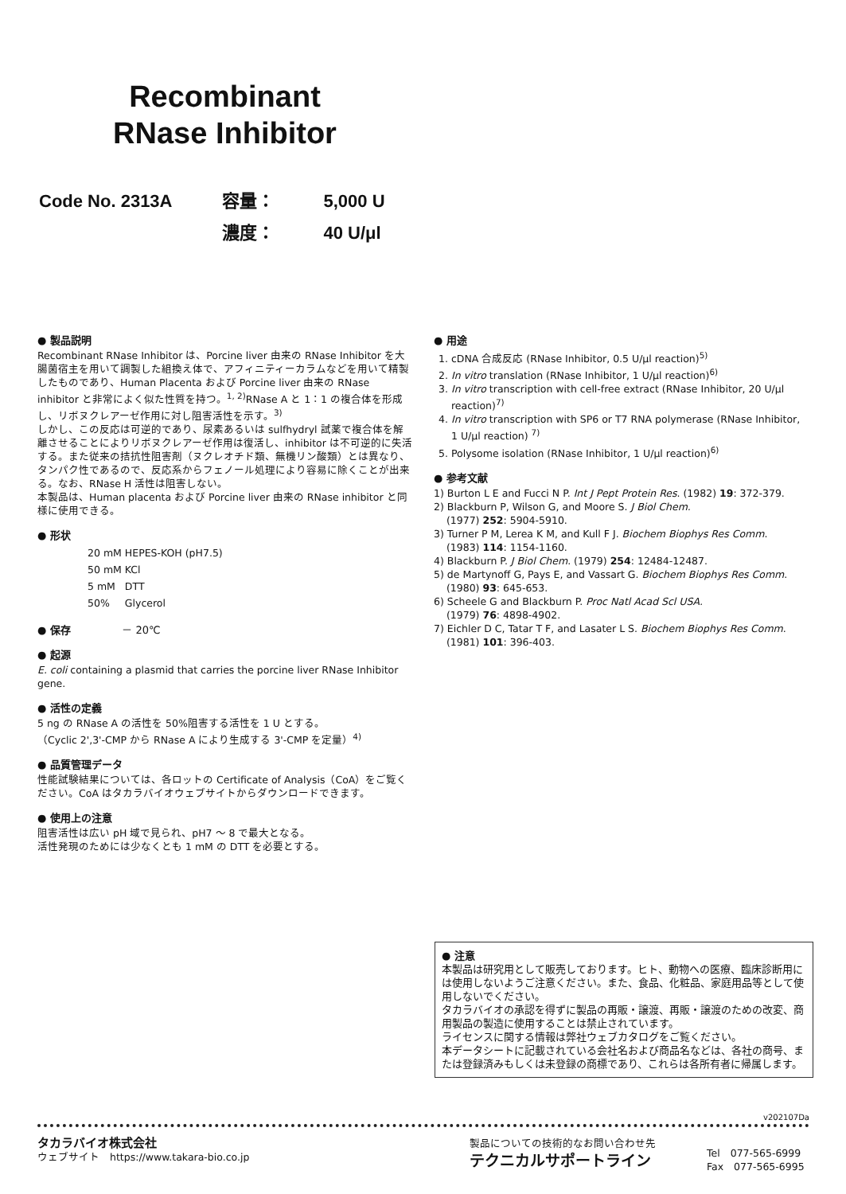Recombinant
RNase Inhibitor
| Code No. 2313A | 容量： | 5,000 U |
| | 濃度： | 40 U/μl |
● 製品説明
Recombinant RNase Inhibitor は、Porcine liver 由来の RNase Inhibitor を大腸菌宿主を用いて調製した組換え体で、アフィニティーカラムなどを用いて精製したものであり、Human Placenta および Porcine liver 由来の RNase inhibitor と非常によく似た性質を持つ。<sup>1, 2)</sup>RNase A と 1：1 の複合体を形成し、リボヌクレアーゼ作用に対し阻害活性を示す。<sup>3)</sup>
しかし、この反応は可逆的であり、尿素あるいは sulfhydryl 試薬で複合体を解離させることによりリボヌクレアーゼ作用は復活し、inhibitor は不可逆的に失活する。また従来の拮抗性阻害剤（ヌクレオチド類、無機リン酸類）とは異なり、タンパク性であるので、反応系からフェノール処理により容易に除くことが出来る。なお、RNase H 活性は阻害しない。
本製品は、Human placenta および Porcine liver 由来の RNase inhibitor と同様に使用できる。
● 形状
| 20 mM | HEPES-KOH (pH7.5) |
| 50 mM | KCl |
| 5 mM | DTT |
| 50% | Glycerol |
● 保存 － 20℃
● 起源
E. coli containing a plasmid that carries the porcine liver RNase Inhibitor gene.
● 活性の定義
5 ng の RNase A の活性を 50%阻害する活性を 1 U とする。
（Cyclic 2',3'-CMP から RNase A により生成する 3'-CMP を定量）<sup>4)</sup>
● 品質管理データ
性能試験結果については、各ロットの Certificate of Analysis（CoA）をご覧ください。CoA はタカラバイオウェブサイトからダウンロードできます。
● 使用上の注意
阻害活性は広い pH 域で見られ、pH7 ～ 8 で最大となる。
活性発現のためには少なくとも 1 mM の DTT を必要とする。
● 用途
1. cDNA 合成反応 (RNase Inhibitor, 0.5 U/μl reaction)<sup>5)</sup>
2. In vitro translation (RNase Inhibitor, 1 U/μl reaction)<sup>6)</sup>
3. In vitro transcription with cell-free extract (RNase Inhibitor, 20 U/μl reaction)<sup>7)</sup>
4. In vitro transcription with SP6 or T7 RNA polymerase (RNase Inhibitor, 1 U/μl reaction) <sup>7)</sup>
5. Polysome isolation (RNase Inhibitor, 1 U/μl reaction)<sup>6)</sup>
● 参考文献
1) Burton L E and Fucci N P. Int J Pept Protein Res. (1982) 19: 372-379.
2) Blackburn P, Wilson G, and Moore S. J Biol Chem.
(1977) 252: 5904-5910.
3) Turner P M, Lerea K M, and Kull F J. Biochem Biophys Res Comm.
(1983) 114: 1154-1160.
4) Blackburn P. J Biol Chem. (1979) 254: 12484-12487.
5) de Martynoff G, Pays E, and Vassart G. Biochem Biophys Res Comm.
(1980) 93: 645-653.
6) Scheele G and Blackburn P. Proc Natl Acad Scl USA.
(1979) 76: 4898-4902.
7) Eichler D C, Tatar T F, and Lasater L S. Biochem Biophys Res Comm.
(1981) 101: 396-403.
● 注意
本製品は研究用として販売しております。ヒト、動物への医療、臨床診断用には使用しないようご注意ください。また、食品、化粧品、家庭用品等として使用しないでください。
タカラバイオの承認を得ずに製品の再販・譲渡、再販・譲渡のための改変、商用製品の製造に使用することは禁止されています。
ライセンスに関する情報は弊社ウェブカタログをご覧ください。
本データシートに記載されている会社名および商品名などは、各社の商号、または登録済みもしくは未登録の商標であり、これらは各所有者に帰属します。
v202107Da
タカラバイオ株式会社
ウェブサイト　https://www.takara-bio.co.jp
製品についての技術的なお問い合わせ先
テクニカルサポートライン
Tel　077-565-6999
Fax　077-565-6995